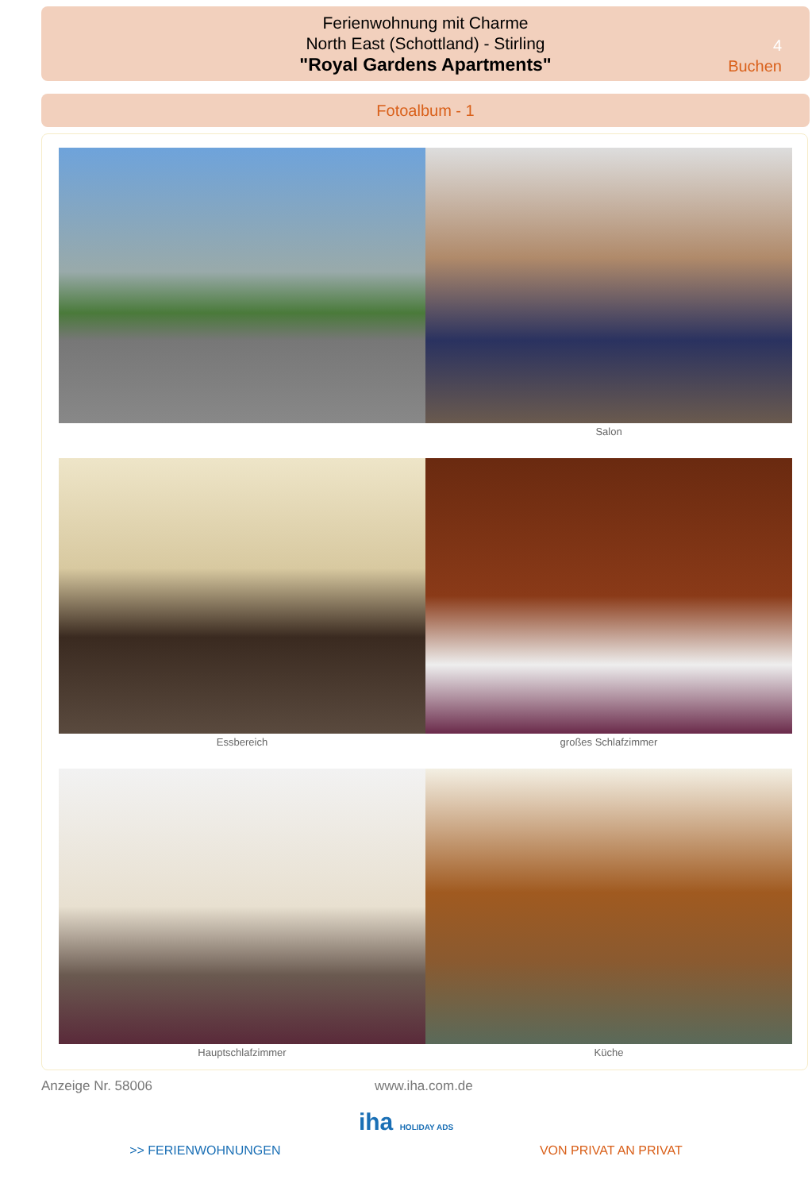Ferienwohnung mit Charme
North East (Schottland) - Stirling
"Royal Gardens Apartments"
4
Buchen
Fotoalbum - 1
Salon
Essbereich großes Schlafzimmer
Hauptschlafzimmer Küche
Anzeige Nr. 58006 www.iha.com.de
iha HOLIDAY ADS
>> FERIENWOHNUNGEN VON PRIVAT AN PRIVAT